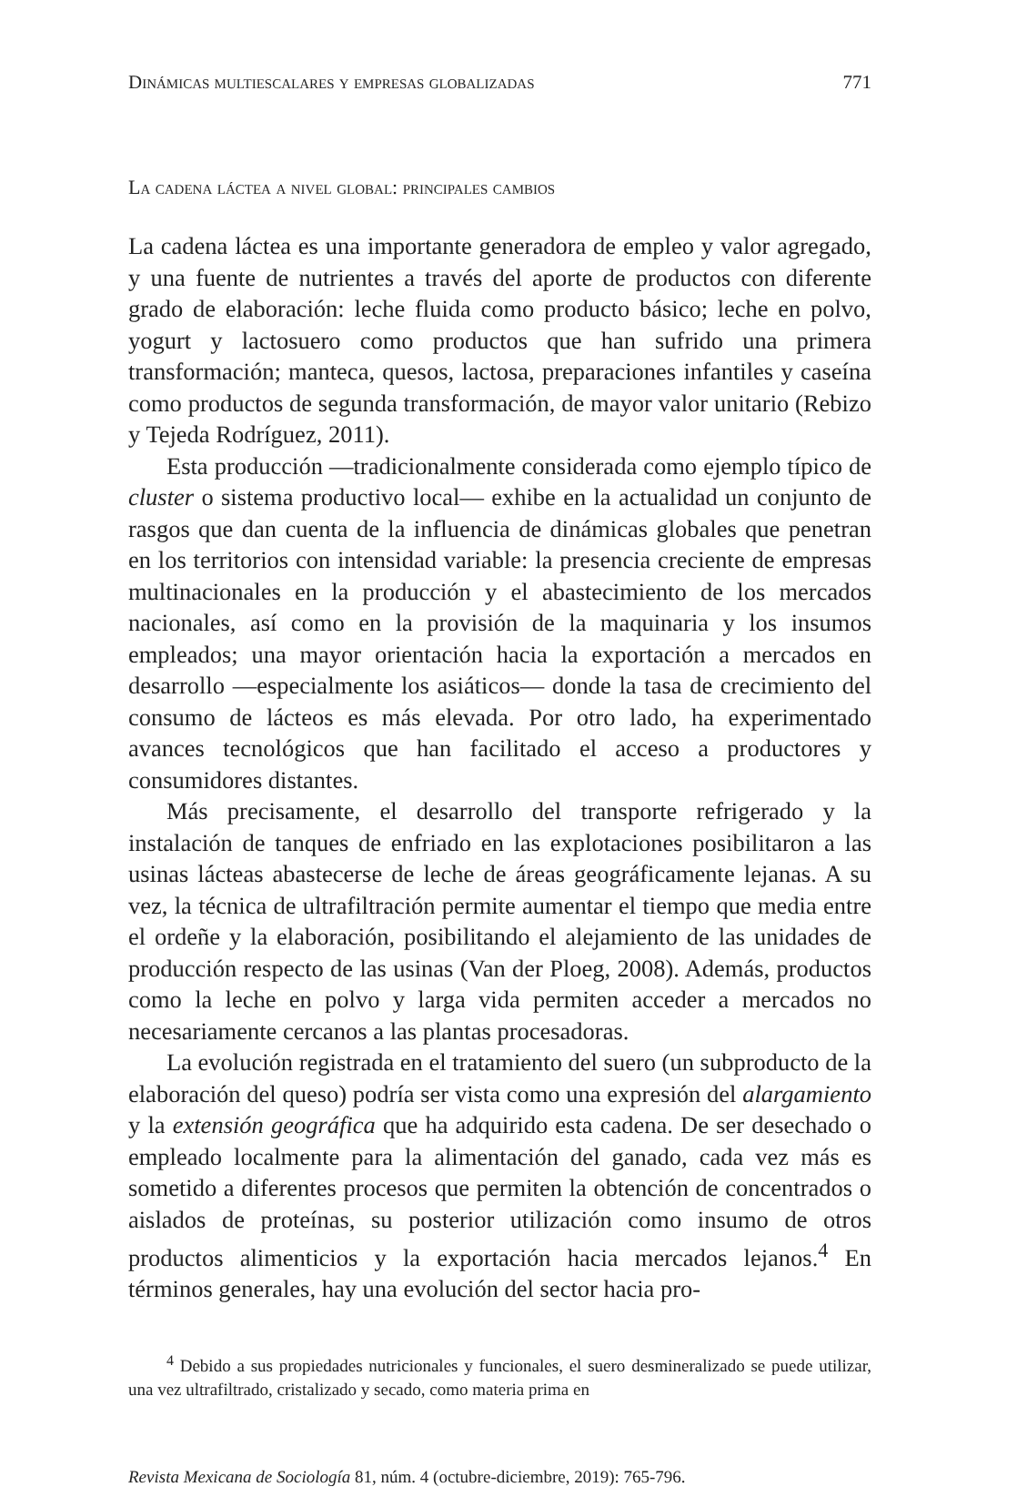Dinámicas multiescalares y empresas globalizadas 771
La cadena láctea a nivel global: principales cambios
La cadena láctea es una importante generadora de empleo y valor agregado, y una fuente de nutrientes a través del aporte de productos con diferente grado de elaboración: leche fluida como producto básico; leche en polvo, yogurt y lactosuero como productos que han sufrido una primera transformación; manteca, quesos, lactosa, preparaciones infantiles y caseína como productos de segunda transformación, de mayor valor unitario (Rebizo y Tejeda Rodríguez, 2011).
Esta producción —tradicionalmente considerada como ejemplo típico de cluster o sistema productivo local— exhibe en la actualidad un conjunto de rasgos que dan cuenta de la influencia de dinámicas globales que penetran en los territorios con intensidad variable: la presencia creciente de empresas multinacionales en la producción y el abastecimiento de los mercados nacionales, así como en la provisión de la maquinaria y los insumos empleados; una mayor orientación hacia la exportación a mercados en desarrollo —especialmente los asiáticos— donde la tasa de crecimiento del consumo de lácteos es más elevada. Por otro lado, ha experimentado avances tecnológicos que han facilitado el acceso a productores y consumidores distantes.
Más precisamente, el desarrollo del transporte refrigerado y la instalación de tanques de enfriado en las explotaciones posibilitaron a las usinas lácteas abastecerse de leche de áreas geográficamente lejanas. A su vez, la técnica de ultrafiltración permite aumentar el tiempo que media entre el ordeñe y la elaboración, posibilitando el alejamiento de las unidades de producción respecto de las usinas (Van der Ploeg, 2008). Además, productos como la leche en polvo y larga vida permiten acceder a mercados no necesariamente cercanos a las plantas procesadoras.
La evolución registrada en el tratamiento del suero (un subproducto de la elaboración del queso) podría ser vista como una expresión del alargamiento y la extensión geográfica que ha adquirido esta cadena. De ser desechado o empleado localmente para la alimentación del ganado, cada vez más es sometido a diferentes procesos que permiten la obtención de concentrados o aislados de proteínas, su posterior utilización como insumo de otros productos alimenticios y la exportación hacia mercados lejanos.<sup>4</sup> En términos generales, hay una evolución del sector hacia pro-
<sup>4</sup> Debido a sus propiedades nutricionales y funcionales, el suero desmineralizado se puede utilizar, una vez ultrafiltrado, cristalizado y secado, como materia prima en
Revista Mexicana de Sociología 81, núm. 4 (octubre-diciembre, 2019): 765-796.